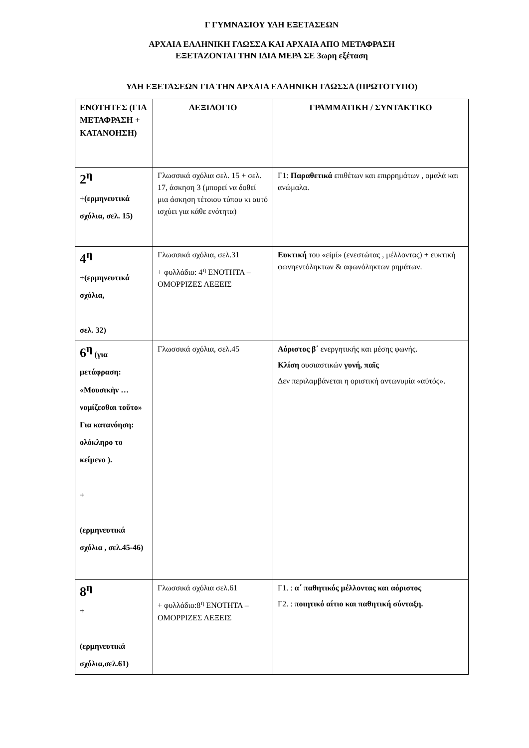Γ ΓΥΜΝΑΣΙΟΥ ΥΛΗ ΕΞΕΤΑΣΕΩΝ
ΑΡΧΑΙΑ ΕΛΛΗΝΙΚΗ ΓΛΩΣΣΑ ΚΑΙ ΑΡΧΑΙΑ ΑΠΟ ΜΕΤΑΦΡΑΣΗ
ΕΞΕΤΑΖΟΝΤΑΙ ΤΗΝ ΙΔΙΑ ΜΕΡΑ ΣΕ 3ωρη εξέταση
ΥΛΗ ΕΞΕΤΑΣΕΩΝ ΓΙΑ ΤΗΝ ΑΡΧΑΙΑ ΕΛΛΗΝΙΚΗ ΓΛΩΣΣΑ (ΠΡΩΤΟΤΥΠΟ)
| ΕΝΟΤΗΤΕΣ (ΓΙΑ ΜΕΤΑΦΡΑΣΗ + ΚΑΤΑΝΟΗΣΗ) | ΛΕΞΙΛΟΓΙΟ | ΓΡΑΜΜΑΤΙΚΗ / ΣΥΝΤΑΚΤΙΚΟ |
| --- | --- | --- |
| 2<sup>η</sup> +(ερμηνευτικά σχόλια, σελ. 15) | Γλωσσικά σχόλια σελ. 15 + σελ. 17, άσκηση 3 (μπορεί να δοθεί μια άσκηση τέτοιου τύπου κι αυτό ισχύει για κάθε ενότητα) | Γ1: Παραθετικά επιθέτων και επιρρημάτων , ομαλά και ανώμαλα. |
| 4<sup>η</sup> +(ερμηνευτικά σχόλια, σελ. 32) | Γλωσσικά σχόλια, σελ.31 + φυλλάδιο: 4<sup>η</sup> ΕΝΟΤΗΤΑ – ΟΜΟΡΡΙΖΕΣ ΛΕΞΕΙΣ | Ευκτική του «εἰμί» (ενεστώτας , μέλλοντας) + ευκτική φωνηεντόληκτων & αφωνόληκτων ρημάτων. |
| 6<sup>η</sup> (για μετάφραση: «Μουσικὴν … νομίζεσθαι τοῦτο» Για κατανόηση: ολόκληρο το κείμενο ). + (ερμηνευτικά σχόλια , σελ.45-46) | Γλωσσικά σχόλια, σελ.45 | Αόριστος β΄ ενεργητικής και μέσης φωνής. Κλίση ουσιαστικών γυνή, παῖς Δεν περιλαμβάνεται η οριστική αντωνυμία «αὐτός». |
| 8<sup>η</sup> + (ερμηνευτικά σχόλια,σελ.61) | Γλωσσικά σχόλια σελ.61 + φυλλάδιο:8<sup>η</sup> ΕΝΟΤΗΤΑ – ΟΜΟΡΡΙΖΕΣ ΛΕΞΕΙΣ | Γ1. : α΄ παθητικός μέλλοντας και αόριστος Γ2. : ποιητικό αίτιο και παθητική σύνταξη. |